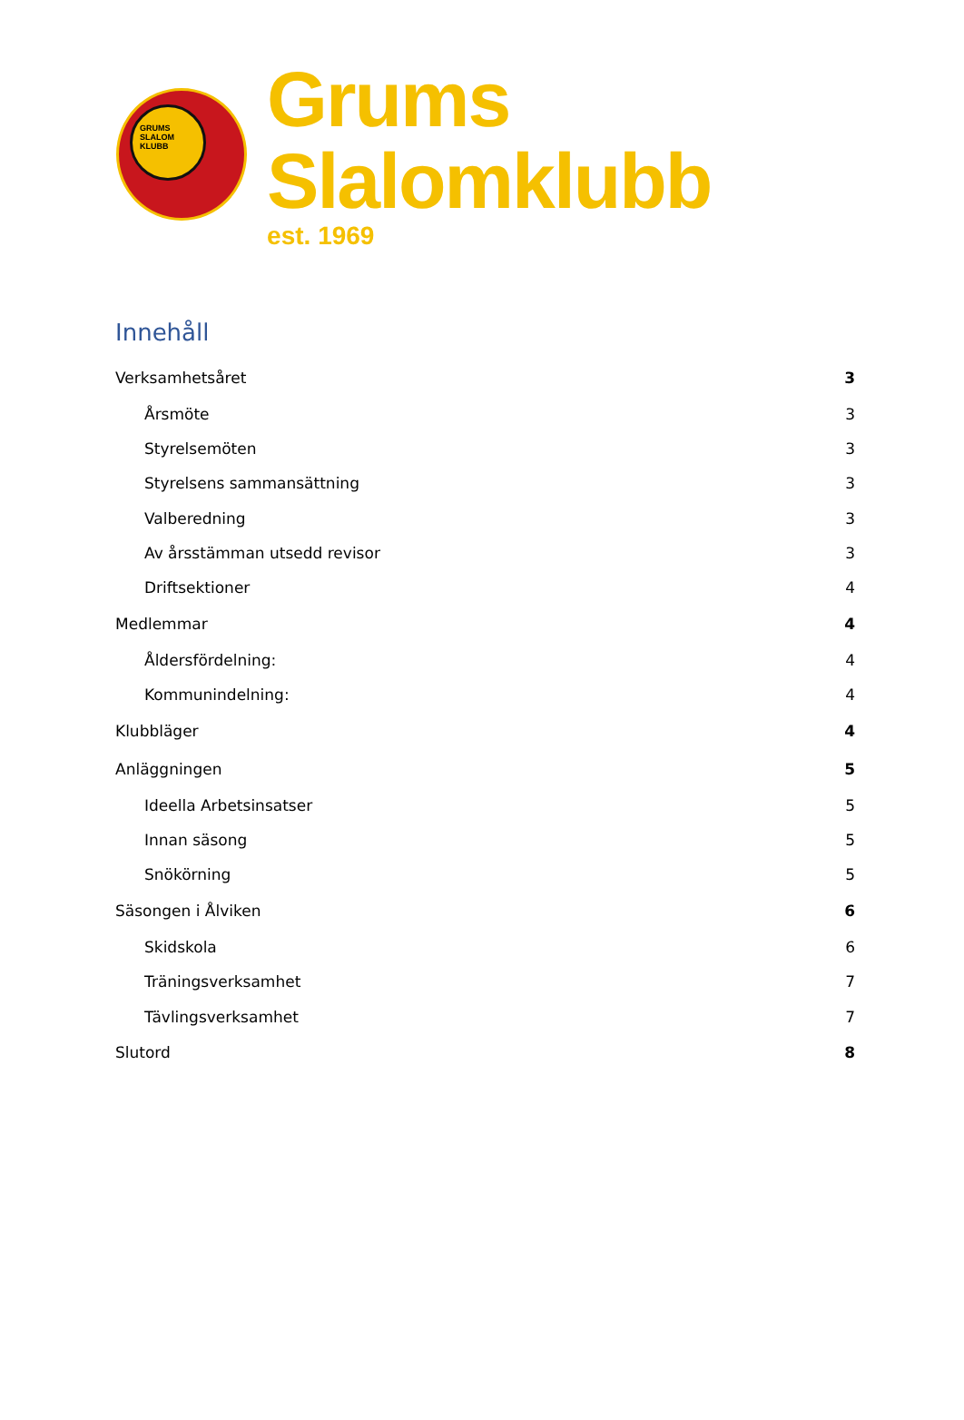GRUMS
SLALOM
KLUBB
Grums Slalomklubb
est. 1969
Innehåll
Verksamhetsåret 3
Årsmöte 3
Styrelsemöten 3
Styrelsens sammansättning 3
Valberedning 3
Av årsstämman utsedd revisor 3
Driftsektioner 4
Medlemmar 4
Åldersfördelning: 4
Kommunindelning: 4
Klubbläger 4
Anläggningen 5
Ideella Arbetsinsatser 5
Innan säsong 5
Snökörning 5
Säsongen i Ålviken 6
Skidskola 6
Träningsverksamhet 7
Tävlingsverksamhet 7
Slutord 8